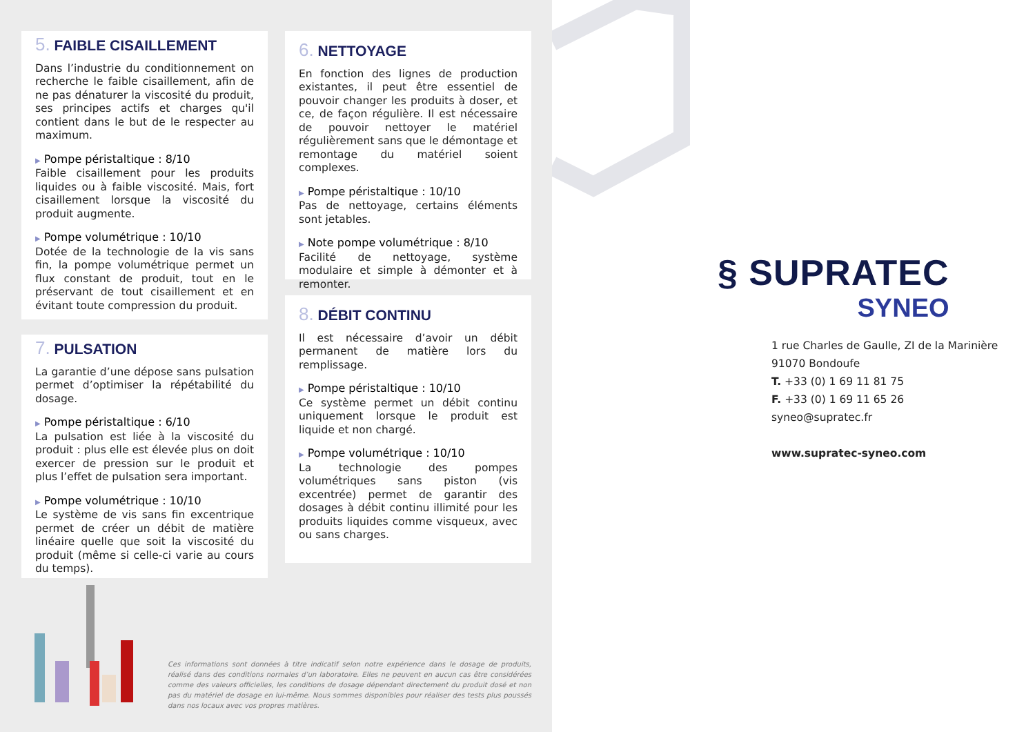5. FAIBLE CISAILLEMENT
Dans l’industrie du conditionnement on recherche le faible cisaillement, afin de ne pas dénaturer la viscosité du produit, ses principes actifs et charges qu'il contient dans le but de le respecter au maximum.
▶ Pompe péristaltique : 8/10
Faible cisaillement pour les produits liquides ou à faible viscosité. Mais, fort cisaillement lorsque la viscosité du produit augmente.
▶ Pompe volumétrique : 10/10
Dotée de la technologie de la vis sans fin, la pompe volumétrique permet un flux constant de produit, tout en le préservant de tout cisaillement et en évitant toute compression du produit.
6. NETTOYAGE
En fonction des lignes de production existantes, il peut être essentiel de pouvoir changer les produits à doser, et ce, de façon régulière. Il est nécessaire de pouvoir nettoyer le matériel régulièrement sans que le démontage et remontage du matériel soient complexes.
▶ Pompe péristaltique : 10/10
Pas de nettoyage, certains éléments sont jetables.
▶ Note pompe volumétrique : 8/10
Facilité de nettoyage, système modulaire et simple à démonter et à remonter.
7. PULSATION
La garantie d’une dépose sans pulsation permet d’optimiser la répétabilité du dosage.
▶ Pompe péristaltique : 6/10
La pulsation est liée à la viscosité du produit : plus elle est élevée plus on doit exercer de pression sur le produit et plus l’effet de pulsation sera important.
▶ Pompe volumétrique : 10/10
Le système de vis sans fin excentrique permet de créer un débit de matière linéaire quelle que soit la viscosité du produit (même si celle-ci varie au cours du temps).
8. DÉBIT CONTINU
Il est nécessaire d’avoir un débit permanent de matière lors du remplissage.
▶ Pompe péristaltique : 10/10
Ce système permet un débit continu uniquement lorsque le produit est liquide et non chargé.
▶ Pompe volumétrique : 10/10
La technologie des pompes volumétriques sans piston (vis excentrée) permet de garantir des dosages à débit continu illimité pour les produits liquides comme visqueux, avec ou sans charges.
Ces informations sont données à titre indicatif selon notre expérience dans le dosage de produits, réalisé dans des conditions normales d’un laboratoire. Elles ne peuvent en aucun cas être considérées comme des valeurs officielles, les conditions de dosage dépendant directement du produit dosé et non pas du matériel de dosage en lui-même. Nous sommes disponibles pour réaliser des tests plus poussés dans nos locaux avec vos propres matières.
§ SUPRATEC
SYNEO
1 rue Charles de Gaulle, ZI de la Marinière
91070 Bondoufe
T. +33 (0) 1 69 11 81 75
F. +33 (0) 1 69 11 65 26
syneo@supratec.fr
www.supratec-syneo.com